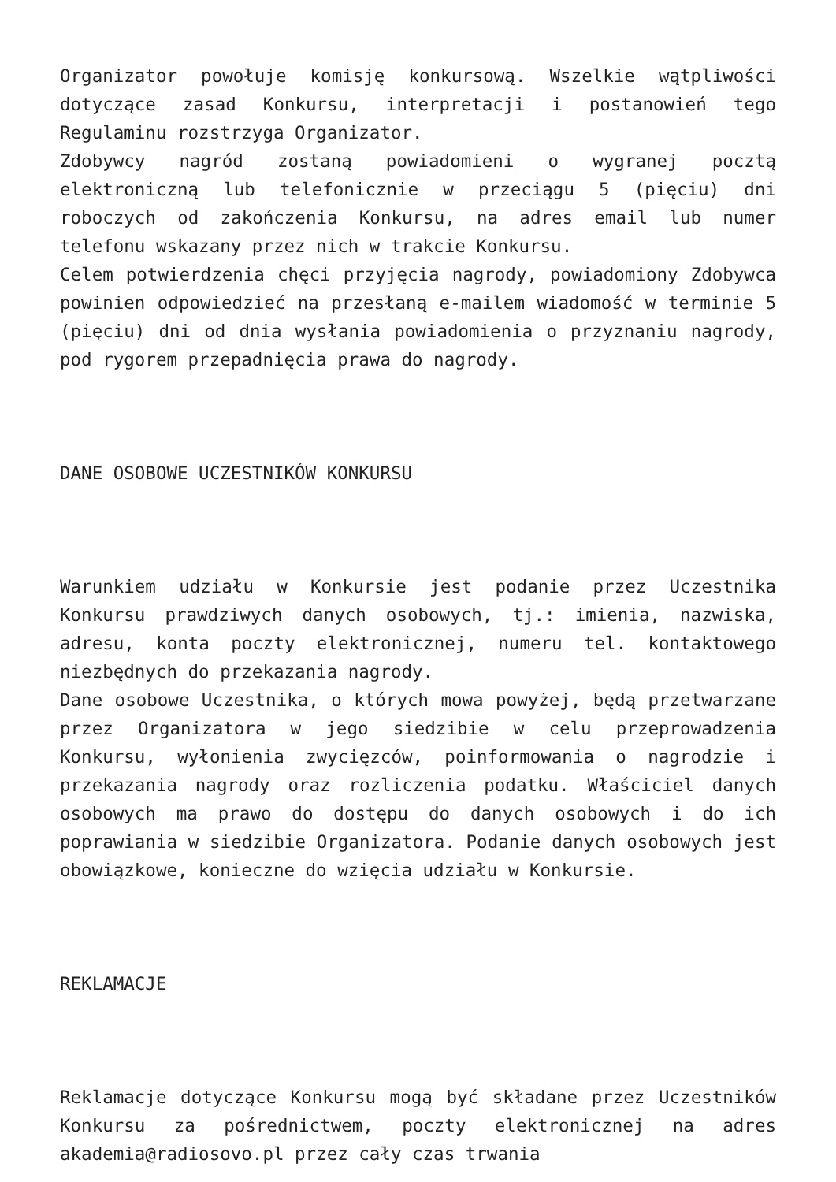Organizator powołuje komisję konkursową. Wszelkie wątpliwości dotyczące zasad Konkursu, interpretacji i postanowień tego Regulaminu rozstrzyga Organizator.
Zdobywcy nagród zostaną powiadomieni o wygranej pocztą elektroniczną lub telefonicznie w przeciągu 5 (pięciu) dni roboczych od zakończenia Konkursu, na adres email lub numer telefonu wskazany przez nich w trakcie Konkursu.
Celem potwierdzenia chęci przyjęcia nagrody, powiadomiony Zdobywca powinien odpowiedzieć na przesłaną e-mailem wiadomość w terminie 5 (pięciu) dni od dnia wysłania powiadomienia o przyznaniu nagrody, pod rygorem przepadnięcia prawa do nagrody.
DANE OSOBOWE UCZESTNIKÓW KONKURSU
Warunkiem udziału w Konkursie jest podanie przez Uczestnika Konkursu prawdziwych danych osobowych, tj.: imienia, nazwiska, adresu, konta poczty elektronicznej, numeru tel. kontaktowego niezbędnych do przekazania nagrody.
Dane osobowe Uczestnika, o których mowa powyżej, będą przetwarzane przez Organizatora w jego siedzibie w celu przeprowadzenia Konkursu, wyłonienia zwycięzców, poinformowania o nagrodzie i przekazania nagrody oraz rozliczenia podatku. Właściciel danych osobowych ma prawo do dostępu do danych osobowych i do ich poprawiania w siedzibie Organizatora. Podanie danych osobowych jest obowiązkowe, konieczne do wzięcia udziału w Konkursie.
REKLAMACJE
Reklamacje dotyczące Konkursu mogą być składane przez Uczestników Konkursu za pośrednictwem, poczty elektronicznej na adres akademia@radiosovo.pl przez cały czas trwania